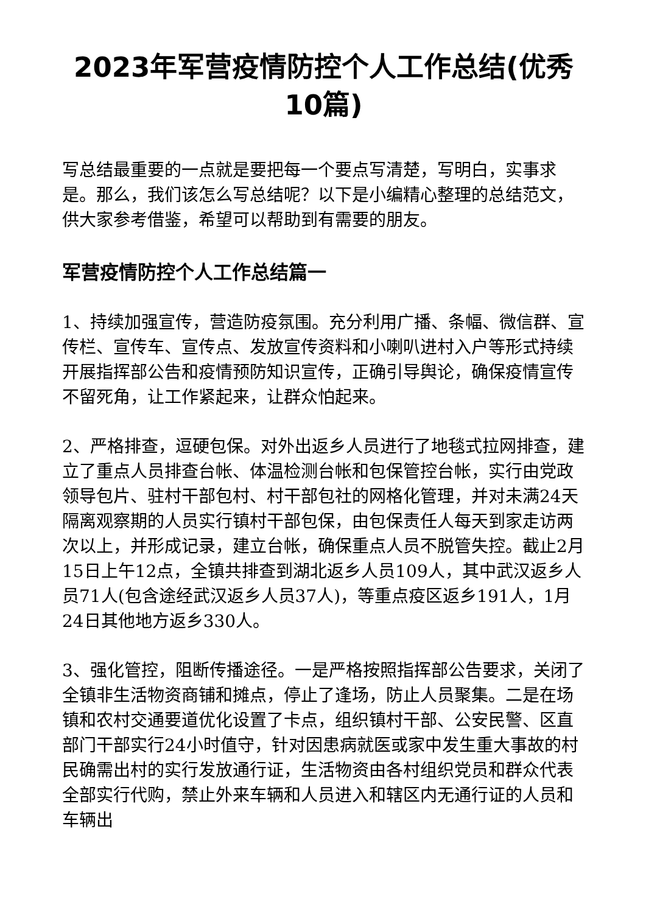2023年军营疫情防控个人工作总结(优秀10篇)
写总结最重要的一点就是要把每一个要点写清楚，写明白，实事求是。那么，我们该怎么写总结呢？以下是小编精心整理的总结范文，供大家参考借鉴，希望可以帮助到有需要的朋友。
军营疫情防控个人工作总结篇一
1、持续加强宣传，营造防疫氛围。充分利用广播、条幅、微信群、宣传栏、宣传车、宣传点、发放宣传资料和小喇叭进村入户等形式持续开展指挥部公告和疫情预防知识宣传，正确引导舆论，确保疫情宣传不留死角，让工作紧起来，让群众怕起来。
2、严格排查，逗硬包保。对外出返乡人员进行了地毯式拉网排查，建立了重点人员排查台帐、体温检测台帐和包保管控台帐，实行由党政领导包片、驻村干部包村、村干部包社的网格化管理，并对未满24天隔离观察期的人员实行镇村干部包保，由包保责任人每天到家走访两次以上，并形成记录，建立台帐，确保重点人员不脱管失控。截止2月15日上午12点，全镇共排查到湖北返乡人员109人，其中武汉返乡人员71人(包含途经武汉返乡人员37人)，等重点疫区返乡191人，1月24日其他地方返乡330人。
3、强化管控，阻断传播途径。一是严格按照指挥部公告要求，关闭了全镇非生活物资商铺和摊点，停止了逢场，防止人员聚集。二是在场镇和农村交通要道优化设置了卡点，组织镇村干部、公安民警、区直部门干部实行24小时值守，针对因患病就医或家中发生重大事故的村民确需出村的实行发放通行证，生活物资由各村组织党员和群众代表全部实行代购，禁止外来车辆和人员进入和辖区内无通行证的人员和车辆出